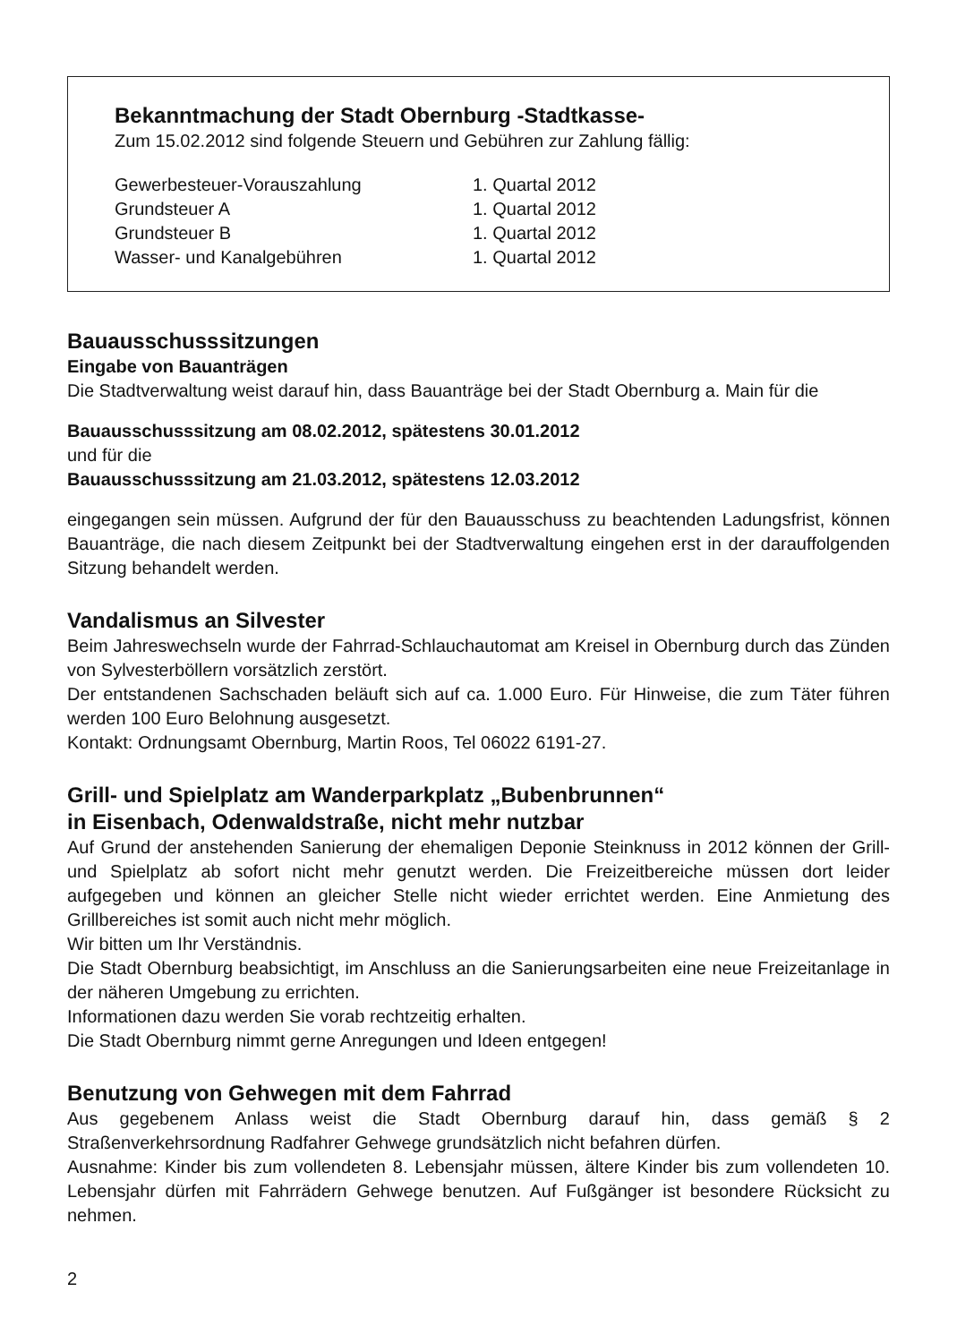Bekanntmachung der Stadt Obernburg -Stadtkasse-
Zum 15.02.2012 sind folgende Steuern und Gebühren zur Zahlung fällig:
| Gewerbesteuer-Vorauszahlung | 1. Quartal 2012 |
| Grundsteuer A | 1. Quartal 2012 |
| Grundsteuer B | 1. Quartal 2012 |
| Wasser- und Kanalgebühren | 1. Quartal 2012 |
Bauausschusssitzungen
Eingabe von Bauanträgen
Die Stadtverwaltung weist darauf hin, dass Bauanträge bei der Stadt Obernburg a. Main für die
Bauausschusssitzung am 08.02.2012, spätestens 30.01.2012
und für die
Bauausschusssitzung am 21.03.2012, spätestens 12.03.2012
eingegangen sein müssen. Aufgrund der für den Bauausschuss zu beachtenden Ladungsfrist, können Bauanträge, die nach diesem Zeitpunkt bei der Stadtverwaltung eingehen erst in der darauffolgenden Sitzung behandelt werden.
Vandalismus an Silvester
Beim Jahreswechseln wurde der Fahrrad-Schlauchautomat am Kreisel in Obernburg durch das Zünden von Sylvesterböllern vorsätzlich zerstört.
Der entstandenen Sachschaden beläuft sich auf ca. 1.000 Euro. Für Hinweise, die zum Täter führen werden 100 Euro Belohnung ausgesetzt.
Kontakt: Ordnungsamt Obernburg, Martin Roos, Tel 06022 6191-27.
Grill- und Spielplatz am Wanderparkplatz „Bubenbrunnen“
in Eisenbach, Odenwaldstraße, nicht mehr nutzbar
Auf Grund der anstehenden Sanierung der ehemaligen Deponie Steinknuss in 2012 können der Grill- und Spielplatz ab sofort nicht mehr genutzt werden. Die Freizeitbereiche müssen dort leider aufgegeben und können an gleicher Stelle nicht wieder errichtet werden. Eine Anmietung des Grillbereiches ist somit auch nicht mehr möglich.
Wir bitten um Ihr Verständnis.
Die Stadt Obernburg beabsichtigt, im Anschluss an die Sanierungsarbeiten eine neue Freizeitanlage in der näheren Umgebung zu errichten.
Informationen dazu werden Sie vorab rechtzeitig erhalten.
Die Stadt Obernburg nimmt gerne Anregungen und Ideen entgegen!
Benutzung von Gehwegen mit dem Fahrrad
Aus gegebenem Anlass weist die Stadt Obernburg darauf hin, dass gemäß § 2 Straßenverkehrsordnung Radfahrer Gehwege grundsätzlich nicht befahren dürfen.
Ausnahme: Kinder bis zum vollendeten 8. Lebensjahr müssen, ältere Kinder bis zum vollendeten 10. Lebensjahr dürfen mit Fahrrädern Gehwege benutzen. Auf Fußgänger ist besondere Rücksicht zu nehmen.
2